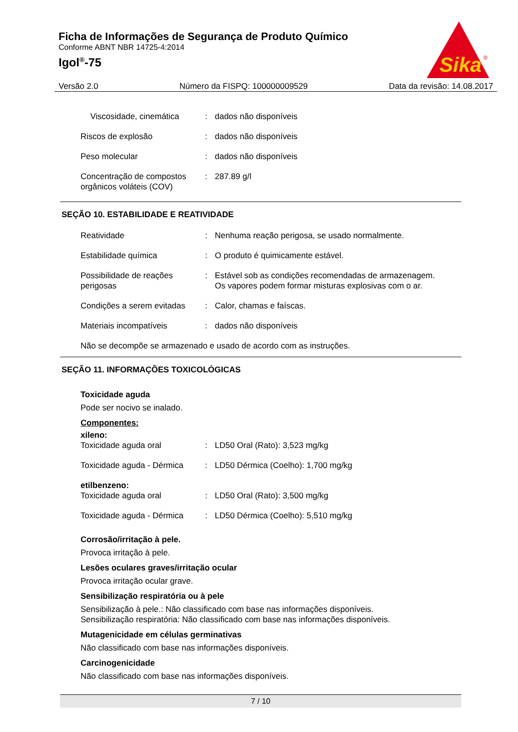Ficha de Informações de Segurança de Produto Químico
Conforme ABNT NBR 14725-4:2014
Igol<sup>®</sup>-75
Sika
®
Versão 2.0 Número da FISPQ: 100000009529 Data da revisão: 14.08.2017
Viscosidade, cinemática : dados não disponíveis
Riscos de explosão : dados não disponíveis
Peso molecular : dados não disponíveis
Concentração de compostos orgânicos voláteis (COV)
: 287.89 g/l
SEÇÃO 10. ESTABILIDADE E REATIVIDADE
Reatividade : Nenhuma reação perigosa, se usado normalmente.
Estabilidade química : O produto é quimicamente estável.
Possibilidade de reações perigosas
: Estável sob as condições recomendadas de armazenagem.
Os vapores podem formar misturas explosivas com o ar.
Condições a serem evitadas
: Calor, chamas e faíscas.
Materiais incompatíveis : dados não disponíveis
Não se decompõe se armazenado e usado de acordo com as instruções.
SEÇÃO 11. INFORMAÇÕES TOXICOLÓGICAS
Toxicidade aguda
Pode ser nocivo se inalado.
Componentes:
xileno:
Toxicidade aguda oral : LD50 Oral (Rato): 3,523 mg/kg
Toxicidade aguda - Dérmica
: LD50 Dérmica (Coelho): 1,700 mg/kg
etilbenzeno:
Toxicidade aguda oral : LD50 Oral (Rato): 3,500 mg/kg
Toxicidade aguda - Dérmica
: LD50 Dérmica (Coelho): 5,510 mg/kg
Corrosão/irritação à pele.
Provoca irritação à pele.
Lesões oculares graves/irritação ocular
Provoca irritação ocular grave.
Sensibilização respiratória ou à pele
Sensibilização à pele.: Não classificado com base nas informações disponíveis.
Sensibilização respiratória: Não classificado com base nas informações disponíveis.
Mutagenicidade em células germinativas
Não classificado com base nas informações disponíveis.
Carcinogenicidade
Não classificado com base nas informações disponíveis.
7 / 10